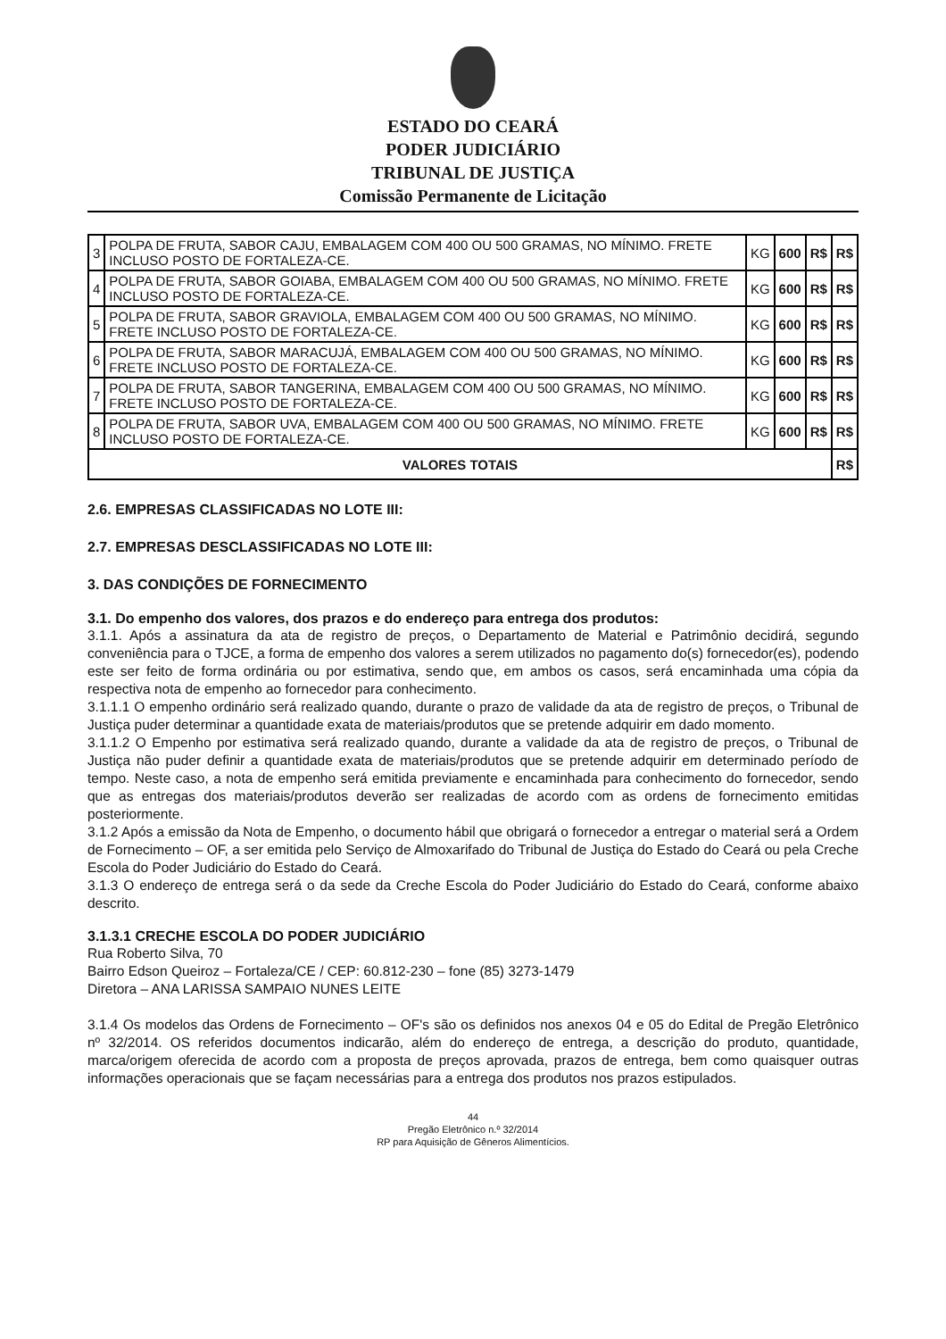ESTADO DO CEARÁ
PODER JUDICIÁRIO
TRIBUNAL DE JUSTIÇA
Comissão Permanente de Licitação
| 3 | POLPA DE FRUTA, SABOR CAJU, EMBALAGEM COM 400 OU 500 GRAMAS, NO MÍNIMO. FRETE INCLUSO POSTO DE FORTALEZA-CE. | KG | 600 | R$ | R$ |
| 4 | POLPA DE FRUTA, SABOR GOIABA, EMBALAGEM COM 400 OU 500 GRAMAS, NO MÍNIMO. FRETE INCLUSO POSTO DE FORTALEZA-CE. | KG | 600 | R$ | R$ |
| 5 | POLPA DE FRUTA, SABOR GRAVIOLA, EMBALAGEM COM 400 OU 500 GRAMAS, NO MÍNIMO. FRETE INCLUSO POSTO DE FORTALEZA-CE. | KG | 600 | R$ | R$ |
| 6 | POLPA DE FRUTA, SABOR MARACUJÁ, EMBALAGEM COM 400 OU 500 GRAMAS, NO MÍNIMO. FRETE INCLUSO POSTO DE FORTALEZA-CE. | KG | 600 | R$ | R$ |
| 7 | POLPA DE FRUTA, SABOR TANGERINA, EMBALAGEM COM 400 OU 500 GRAMAS, NO MÍNIMO. FRETE INCLUSO POSTO DE FORTALEZA-CE. | KG | 600 | R$ | R$ |
| 8 | POLPA DE FRUTA, SABOR UVA, EMBALAGEM COM 400 OU 500 GRAMAS, NO MÍNIMO. FRETE INCLUSO POSTO DE FORTALEZA-CE. | KG | 600 | R$ | R$ |
| VALORES TOTAIS | | | | | R$ |
2.6. EMPRESAS CLASSIFICADAS NO LOTE III:
2.7. EMPRESAS DESCLASSIFICADAS NO LOTE III:
3. DAS CONDIÇÕES DE FORNECIMENTO
3.1. Do empenho dos valores, dos prazos e do endereço para entrega dos produtos:
3.1.1. Após a assinatura da ata de registro de preços, o Departamento de Material e Patrimônio decidirá, segundo conveniência para o TJCE, a forma de empenho dos valores a serem utilizados no pagamento do(s) fornecedor(es), podendo este ser feito de forma ordinária ou por estimativa, sendo que, em ambos os casos, será encaminhada uma cópia da respectiva nota de empenho ao fornecedor para conhecimento.
3.1.1.1 O empenho ordinário será realizado quando, durante o prazo de validade da ata de registro de preços, o Tribunal de Justiça puder determinar a quantidade exata de materiais/produtos que se pretende adquirir em dado momento.
3.1.1.2 O Empenho por estimativa será realizado quando, durante a validade da ata de registro de preços, o Tribunal de Justiça não puder definir a quantidade exata de materiais/produtos que se pretende adquirir em determinado período de tempo. Neste caso, a nota de empenho será emitida previamente e encaminhada para conhecimento do fornecedor, sendo que as entregas dos materiais/produtos deverão ser realizadas de acordo com as ordens de fornecimento emitidas posteriormente.
3.1.2 Após a emissão da Nota de Empenho, o documento hábil que obrigará o fornecedor a entregar o material será a Ordem de Fornecimento – OF, a ser emitida pelo Serviço de Almoxarifado do Tribunal de Justiça do Estado do Ceará ou pela Creche Escola do Poder Judiciário do Estado do Ceará.
3.1.3 O endereço de entrega será o da sede da Creche Escola do Poder Judiciário do Estado do Ceará, conforme abaixo descrito.
3.1.3.1 CRECHE ESCOLA DO PODER JUDICIÁRIO
Rua Roberto Silva, 70
Bairro Edson Queiroz – Fortaleza/CE / CEP: 60.812-230 – fone (85) 3273-1479
Diretora – ANA LARISSA SAMPAIO NUNES LEITE
3.1.4 Os modelos das Ordens de Fornecimento – OF's são os definidos nos anexos 04 e 05 do Edital de Pregão Eletrônico nº 32/2014. OS referidos documentos indicarão, além do endereço de entrega, a descrição do produto, quantidade, marca/origem oferecida de acordo com a proposta de preços aprovada, prazos de entrega, bem como quaisquer outras informações operacionais que se façam necessárias para a entrega dos produtos nos prazos estipulados.
44
Pregão Eletrônico n.º 32/2014
RP para Aquisição de Gêneros Alimentícios.